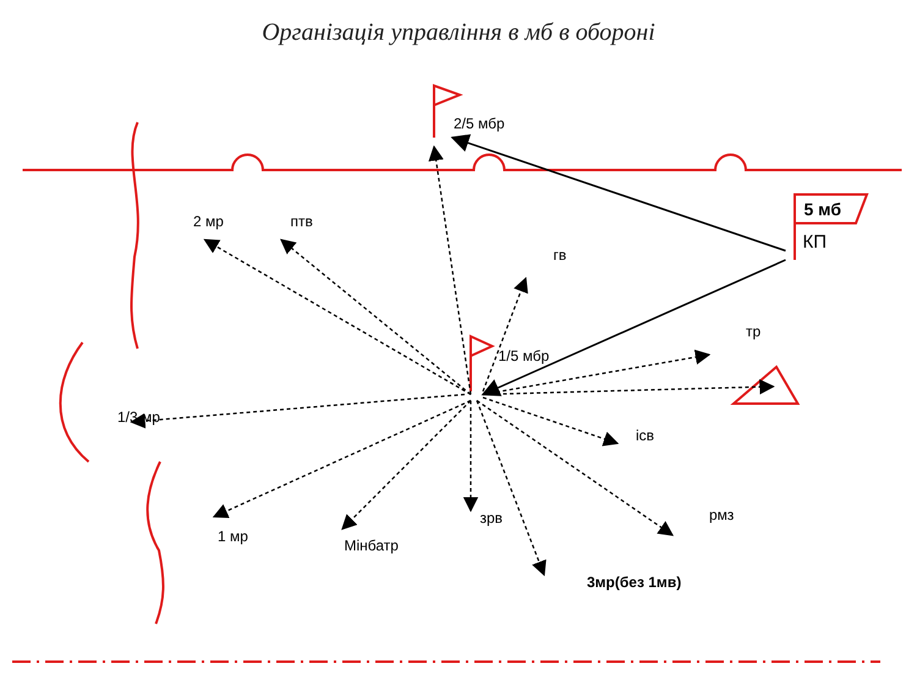Організація управління в мб в обороні
2/5 мбр
1/5 мбр
2 мр
птв
гв
тр
1/3 мр
ісв
1 мр
Мінбатр
зрв
рмз
3мр(без 1мв)
5 мб
КП